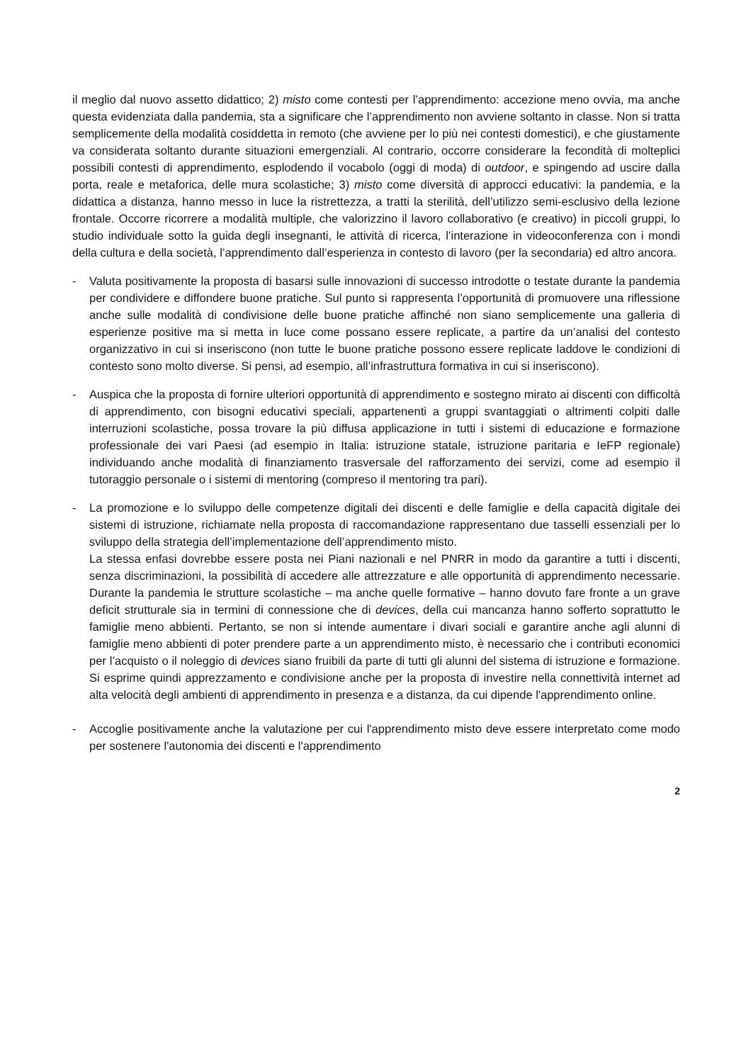il meglio dal nuovo assetto didattico; 2) misto come contesti per l’apprendimento: accezione meno ovvia, ma anche questa evidenziata dalla pandemia, sta a significare che l’apprendimento non avviene soltanto in classe. Non si tratta semplicemente della modalità cosiddetta in remoto (che avviene per lo più nei contesti domestici), e che giustamente va considerata soltanto durante situazioni emergenziali. Al contrario, occorre considerare la fecondità di molteplici possibili contesti di apprendimento, esplodendo il vocabolo (oggi di moda) di outdoor, e spingendo ad uscire dalla porta, reale e metaforica, delle mura scolastiche; 3) misto come diversità di approcci educativi: la pandemia, e la didattica a distanza, hanno messo in luce la ristrettezza, a tratti la sterilità, dell’utilizzo semi-esclusivo della lezione frontale. Occorre ricorrere a modalità multiple, che valorizzino il lavoro collaborativo (e creativo) in piccoli gruppi, lo studio individuale sotto la guida degli insegnanti, le attività di ricerca, l’interazione in videoconferenza con i mondi della cultura e della società, l’apprendimento dall’esperienza in contesto di lavoro (per la secondaria) ed altro ancora.
- Valuta positivamente la proposta di basarsi sulle innovazioni di successo introdotte o testate durante la pandemia per condividere e diffondere buone pratiche. Sul punto si rappresenta l’opportunità di promuovere una riflessione anche sulle modalità di condivisione delle buone pratiche affinché non siano semplicemente una galleria di esperienze positive ma si metta in luce come possano essere replicate, a partire da un’analisi del contesto organizzativo in cui si inseriscono (non tutte le buone pratiche possono essere replicate laddove le condizioni di contesto sono molto diverse. Si pensi, ad esempio, all’infrastruttura formativa in cui si inseriscono).
- Auspica che la proposta di fornire ulteriori opportunità di apprendimento e sostegno mirato ai discenti con difficoltà di apprendimento, con bisogni educativi speciali, appartenenti a gruppi svantaggiati o altrimenti colpiti dalle interruzioni scolastiche, possa trovare la più diffusa applicazione in tutti i sistemi di educazione e formazione professionale dei vari Paesi (ad esempio in Italia: istruzione statale, istruzione paritaria e IeFP regionale) individuando anche modalità di finanziamento trasversale del rafforzamento dei servizi, come ad esempio il tutoraggio personale o i sistemi di mentoring (compreso il mentoring tra pari).
- La promozione e lo sviluppo delle competenze digitali dei discenti e delle famiglie e della capacità digitale dei sistemi di istruzione, richiamate nella proposta di raccomandazione rappresentano due tasselli essenziali per lo sviluppo della strategia dell’implementazione dell’apprendimento misto.
La stessa enfasi dovrebbe essere posta nei Piani nazionali e nel PNRR in modo da garantire a tutti i discenti, senza discriminazioni, la possibilità di accedere alle attrezzature e alle opportunità di apprendimento necessarie. Durante la pandemia le strutture scolastiche – ma anche quelle formative – hanno dovuto fare fronte a un grave deficit strutturale sia in termini di connessione che di devices, della cui mancanza hanno sofferto soprattutto le famiglie meno abbienti. Pertanto, se non si intende aumentare i divari sociali e garantire anche agli alunni di famiglie meno abbienti di poter prendere parte a un apprendimento misto, è necessario che i contributi economici per l’acquisto o il noleggio di devices siano fruibili da parte di tutti gli alunni del sistema di istruzione e formazione. Si esprime quindi apprezzamento e condivisione anche per la proposta di investire nella connettività internet ad alta velocità degli ambienti di apprendimento in presenza e a distanza, da cui dipende l'apprendimento online.
- Accoglie positivamente anche la valutazione per cui l'apprendimento misto deve essere interpretato come modo per sostenere l'autonomia dei discenti e l'apprendimento
2